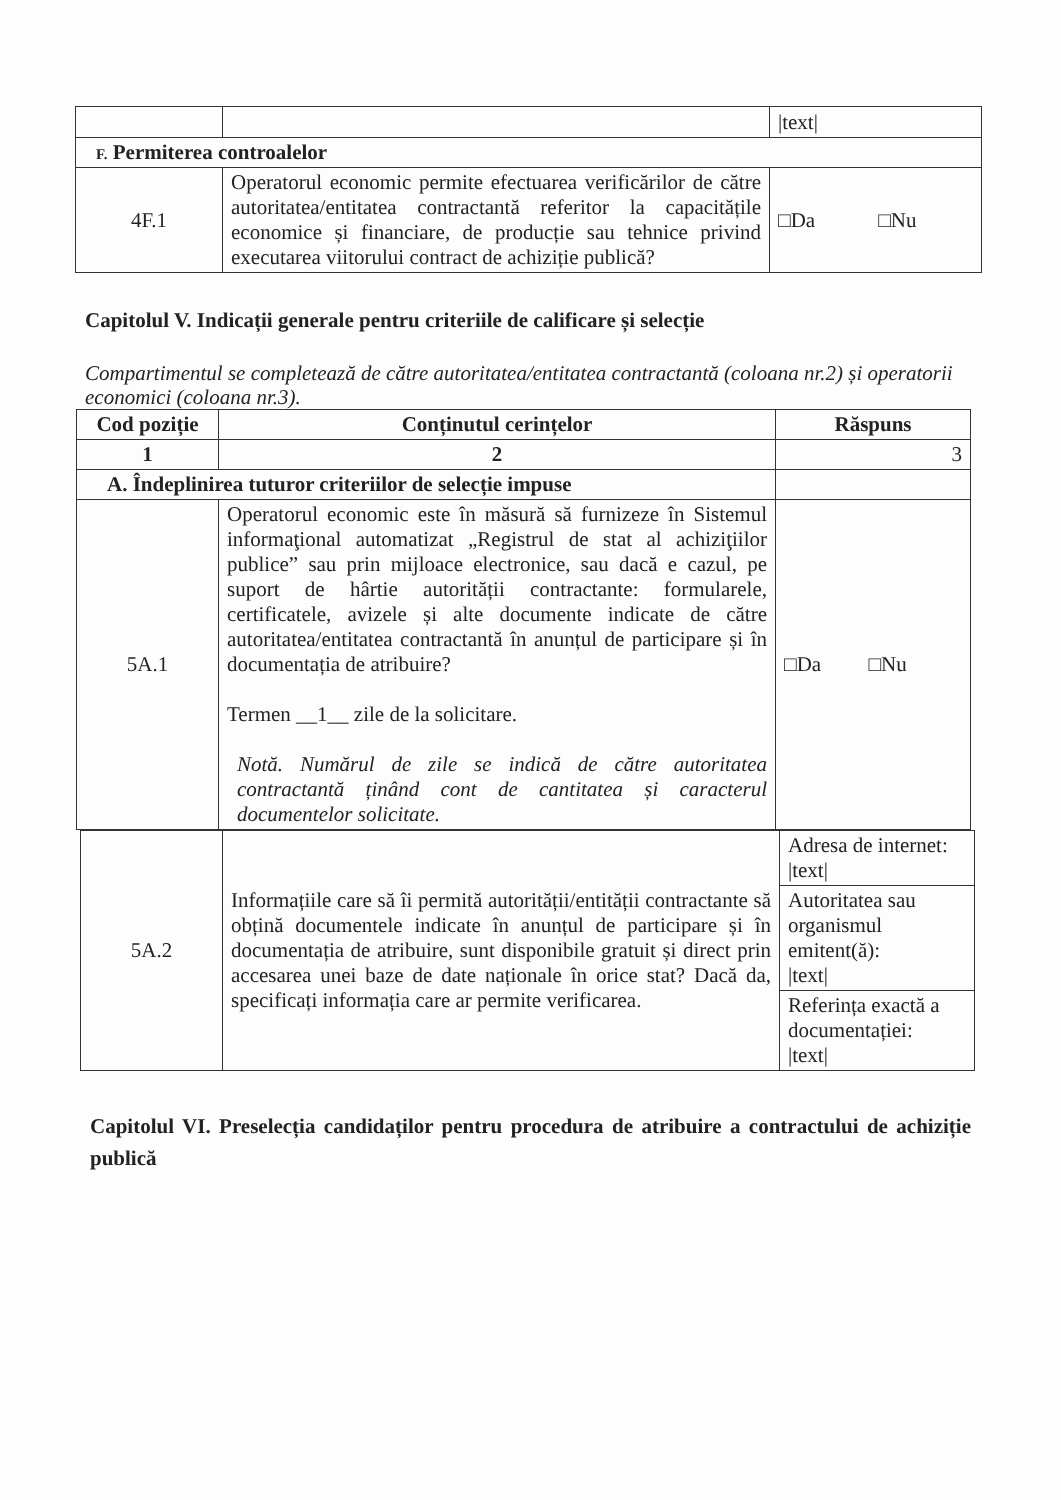| | | /text/ |
| F. Permiterea controalelor | | |
| 4F.1 | Operatorul economic permite efectuarea verificărilor de către autoritatea/entitatea contractantă referitor la capacitățile economice și financiare, de producție sau tehnice privind executarea viitorului contract de achiziție publică? | □Da □Nu |
Capitolul V. Indicații generale pentru criteriile de calificare și selecție
Compartimentul se completează de către autoritatea/entitatea contractantă (coloana nr.2) și operatorii economici (coloana nr.3).
| Cod poziție | Conținutul cerințelor | Răspuns |
| --- | --- | --- |
| 1 | 2 | 3 |
| A. Îndeplinirea tuturor criteriilor de selecție impuse | | |
| 5A.1 | Operatorul economic este în măsură să furnizeze în Sistemul informaţional automatizat „Registrul de stat al achiziţiilor publice” sau prin mijloace electronice, sau dacă e cazul, pe suport de hârtie autorității contractante: formularele, certificatele, avizele și alte documente indicate de către autoritatea/entitatea contractantă în anunțul de participare și în documentația de atribuire? Termen __1__ zile de la solicitare. Notă. Numărul de zile se indică de către autoritatea contractantă ținând cont de cantitatea și caracterul documentelor solicitate. | □Da □Nu |
| 5A.2 | Informațiile care să îi permită autorității/entității contractante să obțină documentele indicate în anunțul de participare și în documentația de atribuire, sunt disponibile gratuit și direct prin accesarea unei baze de date naționale în orice stat? Dacă da, specificați informația care ar permite verificarea. | Adresa de internet: /text/ |
| | | Autoritatea sau organismul emitent(ă): /text/ |
| | | Referința exactă a documentației: /text/ |
Capitolul VI. Preselecția candidaților pentru procedura de atribuire a contractului de achiziție publică